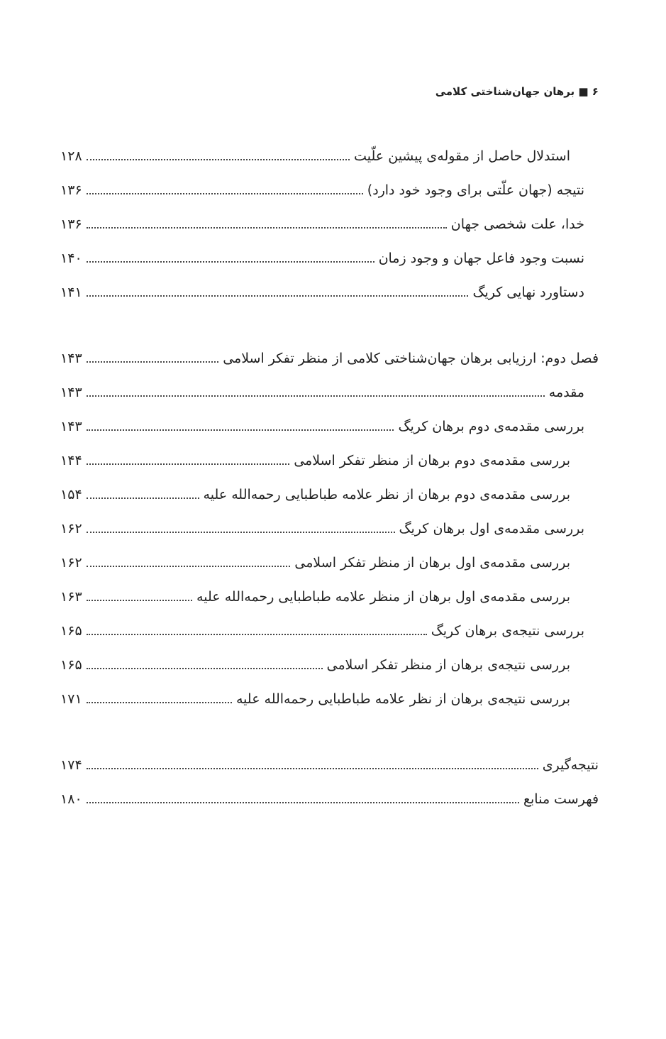۶ ■ برهان جهان‌شناختی کلامی
استدلال حاصل از مقوله‌ی پیشین علّیت ۱۲۸
نتیجه (جهان علّتی برای وجود خود دارد) ۱۳۶
خدا، علت شخصی جهان ۱۳۶
نسبت وجود فاعل جهان و وجود زمان ۱۴۰
دستاورد نهایی کریگ ۱۴۱
فصل دوم: ارزیابی برهان جهان‌شناختی کلامی از منظر تفکر اسلامی ۱۴۳
مقدمه ۱۴۳
بررسی مقدمه‌ی دوم برهان کریگ ۱۴۳
بررسی مقدمه‌ی دوم برهان از منظر تفکر اسلامی ۱۴۴
بررسی مقدمه‌ی دوم برهان از نظر علامه طباطبایی رحمه‌الله علیه ۱۵۴
بررسی مقدمه‌ی اول برهان کریگ ۱۶۲
بررسی مقدمه‌ی اول برهان از منظر تفکر اسلامی ۱۶۲
بررسی مقدمه‌ی اول برهان از منظر علامه طباطبایی رحمه‌الله علیه ۱۶۳
بررسی نتیجه‌ی برهان کریگ ۱۶۵
بررسی نتیجه‌ی برهان از منظر تفکر اسلامی ۱۶۵
بررسی نتیجه‌ی برهان از نظر علامه طباطبایی رحمه‌الله علیه ۱۷۱
نتیجه‌گیری ۱۷۴
فهرست منابع ۱۸۰